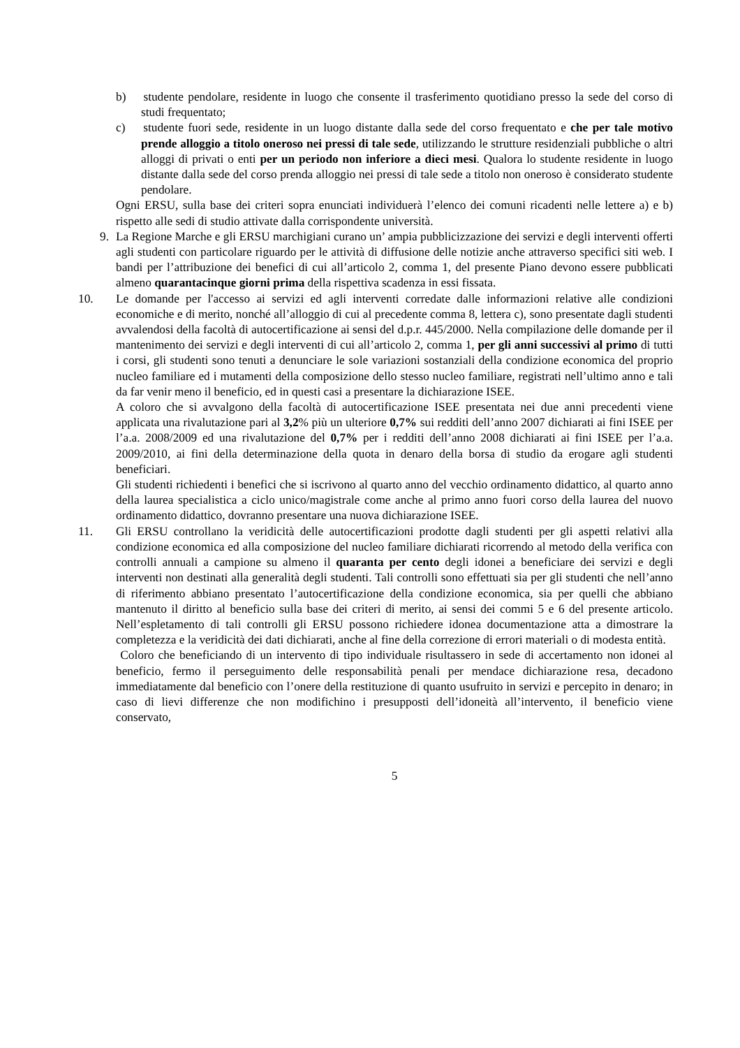b) studente pendolare, residente in luogo che consente il trasferimento quotidiano presso la sede del corso di studi frequentato;
c) studente fuori sede, residente in un luogo distante dalla sede del corso frequentato e che per tale motivo prende alloggio a titolo oneroso nei pressi di tale sede, utilizzando le strutture residenziali pubbliche o altri alloggi di privati o enti per un periodo non inferiore a dieci mesi. Qualora lo studente residente in luogo distante dalla sede del corso prenda alloggio nei pressi di tale sede a titolo non oneroso è considerato studente pendolare.
Ogni ERSU, sulla base dei criteri sopra enunciati individuerà l’elenco dei comuni ricadenti nelle lettere a) e b) rispetto alle sedi di studio attivate dalla corrispondente università.
9. La Regione Marche e gli ERSU marchigiani curano un’ ampia pubblicizzazione dei servizi e degli interventi offerti agli studenti con particolare riguardo per le attività di diffusione delle notizie anche attraverso specifici siti web. I bandi per l’attribuzione dei benefici di cui all’articolo 2, comma 1, del presente Piano devono essere pubblicati almeno quarantacinque giorni prima della rispettiva scadenza in essi fissata.
10. Le domande per l'accesso ai servizi ed agli interventi corredate dalle informazioni relative alle condizioni economiche e di merito, nonché all’alloggio di cui al precedente comma 8, lettera c), sono presentate dagli studenti avvalendosi della facoltà di autocertificazione ai sensi del d.p.r. 445/2000. Nella compilazione delle domande per il mantenimento dei servizi e degli interventi di cui all’articolo 2, comma 1, per gli anni successivi al primo di tutti i corsi, gli studenti sono tenuti a denunciare le sole variazioni sostanziali della condizione economica del proprio nucleo familiare ed i mutamenti della composizione dello stesso nucleo familiare, registrati nell’ultimo anno e tali da far venir meno il beneficio, ed in questi casi a presentare la dichiarazione ISEE.
A coloro che si avvalgono della facoltà di autocertificazione ISEE presentata nei due anni precedenti viene applicata una rivalutazione pari al 3,2% più un ulteriore 0,7% sui redditi dell’anno 2007 dichiarati ai fini ISEE per l’a.a. 2008/2009 ed una rivalutazione del 0,7% per i redditi dell’anno 2008 dichiarati ai fini ISEE per l’a.a. 2009/2010, ai fini della determinazione della quota in denaro della borsa di studio da erogare agli studenti beneficiari.
Gli studenti richiedenti i benefici che si iscrivono al quarto anno del vecchio ordinamento didattico, al quarto anno della laurea specialistica a ciclo unico/magistrale come anche al primo anno fuori corso della laurea del nuovo ordinamento didattico, dovranno presentare una nuova dichiarazione ISEE.
11. Gli ERSU controllano la veridicità delle autocertificazioni prodotte dagli studenti per gli aspetti relativi alla condizione economica ed alla composizione del nucleo familiare dichiarati ricorrendo al metodo della verifica con controlli annuali a campione su almeno il quaranta per cento degli idonei a beneficiare dei servizi e degli interventi non destinati alla generalità degli studenti. Tali controlli sono effettuati sia per gli studenti che nell’anno di riferimento abbiano presentato l’autocertificazione della condizione economica, sia per quelli che abbiano mantenuto il diritto al beneficio sulla base dei criteri di merito, ai sensi dei commi 5 e 6 del presente articolo. Nell’espletamento di tali controlli gli ERSU possono richiedere idonea documentazione atta a dimostrare la completezza e la veridicità dei dati dichiarati, anche al fine della correzione di errori materiali o di modesta entità.
Coloro che beneficiando di un intervento di tipo individuale risultassero in sede di accertamento non idonei al beneficio, fermo il perseguimento delle responsabilità penali per mendace dichiarazione resa, decadono immediatamente dal beneficio con l’onere della restituzione di quanto usufruito in servizi e percepito in denaro; in caso di lievi differenze che non modifichino i presupposti dell’idoneità all’intervento, il beneficio viene conservato,
5